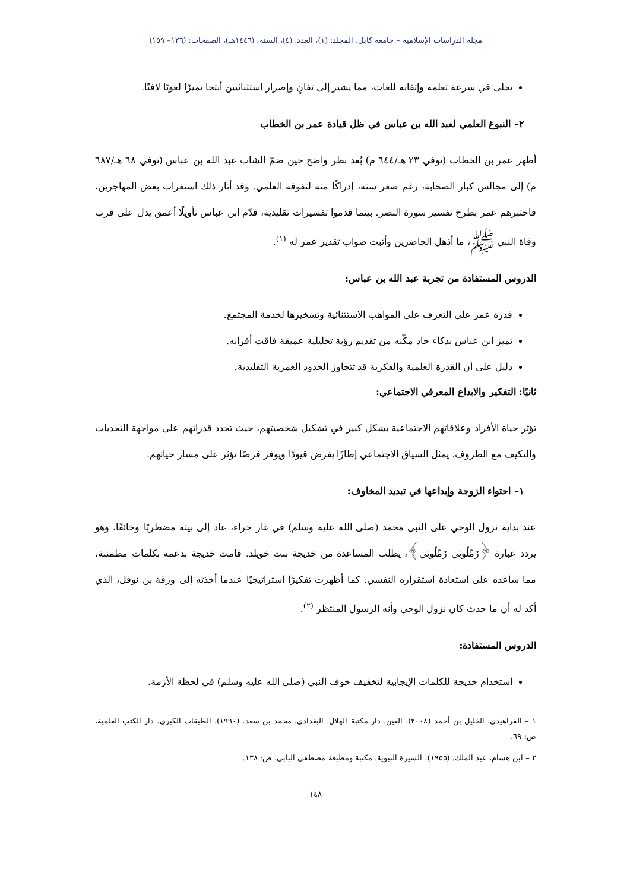مجلة الدراسات الإسلامية – جامعة كابل، المجلد: (١)، العدد: (٤)، السنة: (١٤٤٦هـ)، الصفحات: (١٢٦– ١٥٩)
تجلى في سرعة تعلمه وإتقانه للغات، مما يشير إلى تفانٍ وإصرار استثنائيين أنتجا تميزًا لغويًا لافتًا.
٢– النبوغ العلمي لعبد الله بن عباس في ظل قيادة عمر بن الخطاب
أظهر عمر بن الخطاب (توفي ٢٣ هـ/٦٤٤ م) بُعد نظر واضح حين ضمّ الشاب عبد الله بن عباس (توفي ٦٨ هـ/٦٨٧ م) إلى مجالس كبار الصحابة، رغم صغر سنه، إدراكًا منه لتفوقه العلمي. وقد أثار ذلك استغراب بعض المهاجرين، فاختبرهم عمر بطرح تفسير سورة النصر. بينما قدموا تفسيرات تقليدية، قدّم ابن عباس تأويلًا أعمق يدل على قرب وفاة النبي ﷺ، ما أذهل الحاضرين وأثبت صواب تقدير عمر له <sup>(١)</sup>.
الدروس المستفادة من تجربة عبد الله بن عباس:
قدرة عمر على التعرف على المواهب الاستثنائية وتسخيرها لخدمة المجتمع.
تميز ابن عباس بذكاء حاد مكّنه من تقديم رؤية تحليلية عميقة فاقت أقرانه.
دليل على أن القدرة العلمية والفكرية قد تتجاوز الحدود العمرية التقليدية.
ثانيًا: التفكير والابداع المعرفي الاجتماعي:
تؤثر حياة الأفراد وعلاقاتهم الاجتماعية بشكل كبير في تشكيل شخصيتهم، حيث تحدد قدراتهم على مواجهة التحديات والتكيف مع الظروف. يمثل السياق الاجتماعي إطارًا يفرض قيودًا ويوفر فرصًا تؤثر على مسار حياتهم.
١– احتواء الزوجة وإبداعها في تبديد المخاوف:
عند بداية نزول الوحي على النبي محمد (صلى الله عليه وسلم) في غار حراء، عاد إلى بيته مضطربًا وخائفًا، وهو يردد عبارة ﴿زَمِّلُونِي زَمِّلُونِي﴾، يطلب المساعدة من خديجة بنت خويلد. قامت خديجة بدعمه بكلمات مطمئنة، مما ساعده على استعادة استقراره النفسي. كما أظهرت تفكيرًا استراتيجيًا عندما أخذته إلى ورقة بن نوفل، الذي أكد له أن ما حدث كان نزول الوحي وأنه الرسول المنتظر <sup>(٢)</sup>.
الدروس المستفادة:
استخدام خديجة للكلمات الإيجابية لتخفيف خوف النبي (صلى الله عليه وسلم) في لحظة الأزمة.
١ – الفراهيدي، الخليل بن أحمد (٢٠٠٨). العين. دار مكتبة الهلال. البغدادي، محمد بن سعد. (١٩٩٠). الطبقات الكبرى. دار الكتب العلمية، ص: ٦٩.
٢ – ابن هشام، عبد الملك. (١٩٥٥). السيرة النبوية. مكتبة ومطبعة مصطفى البابي، ص: ١٣٨.
١٤٨